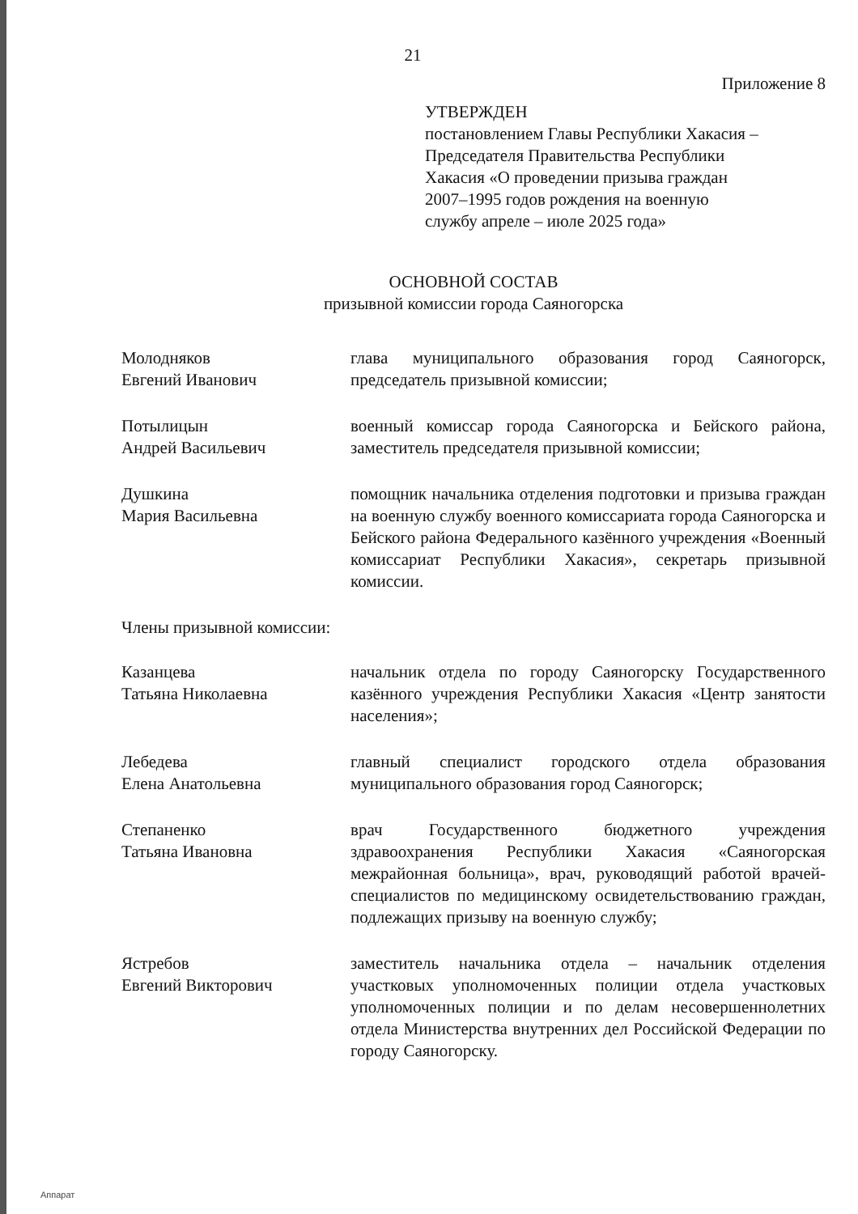21
Приложение 8
УТВЕРЖДЕН
постановлением Главы Республики Хакасия –
Председателя Правительства Республики
Хакасия «О проведении призыва граждан
2007–1995 годов рождения на военную
службу апреле – июле 2025 года»
ОСНОВНОЙ СОСТАВ
призывной комиссии города Саяногорска
Молодняков
Евгений Иванович
глава муниципального образования город Саяногорск, председатель призывной комиссии;
Потылицын
Андрей Васильевич
военный комиссар города Саяногорска и Бейского района, заместитель председателя призывной комиссии;
Душкина
Мария Васильевна
помощник начальника отделения подготовки и призыва граждан на военную службу военного комиссариата города Саяногорска и Бейского района Федерального казённого учреждения «Военный комиссариат Республики Хакасия», секретарь призывной комиссии.
Члены призывной комиссии:
Казанцева
Татьяна Николаевна
начальник отдела по городу Саяногорску Государственного казённого учреждения Республики Хакасия «Центр занятости населения»;
Лебедева
Елена Анатольевна
главный специалист городского отдела образования муниципального образования город Саяногорск;
Степаненко
Татьяна Ивановна
врач Государственного бюджетного учреждения здравоохранения Республики Хакасия «Саяногорская межрайонная больница», врач, руководящий работой врачей-специалистов по медицинскому освидетельствованию граждан, подлежащих призыву на военную службу;
Ястребов
Евгений Викторович
заместитель начальника отдела – начальник отделения участковых уполномоченных полиции отдела участковых уполномоченных полиции и по делам несовершеннолетних отдела Министерства внутренних дел Российской Федерации по городу Саяногорску.
Аппарат